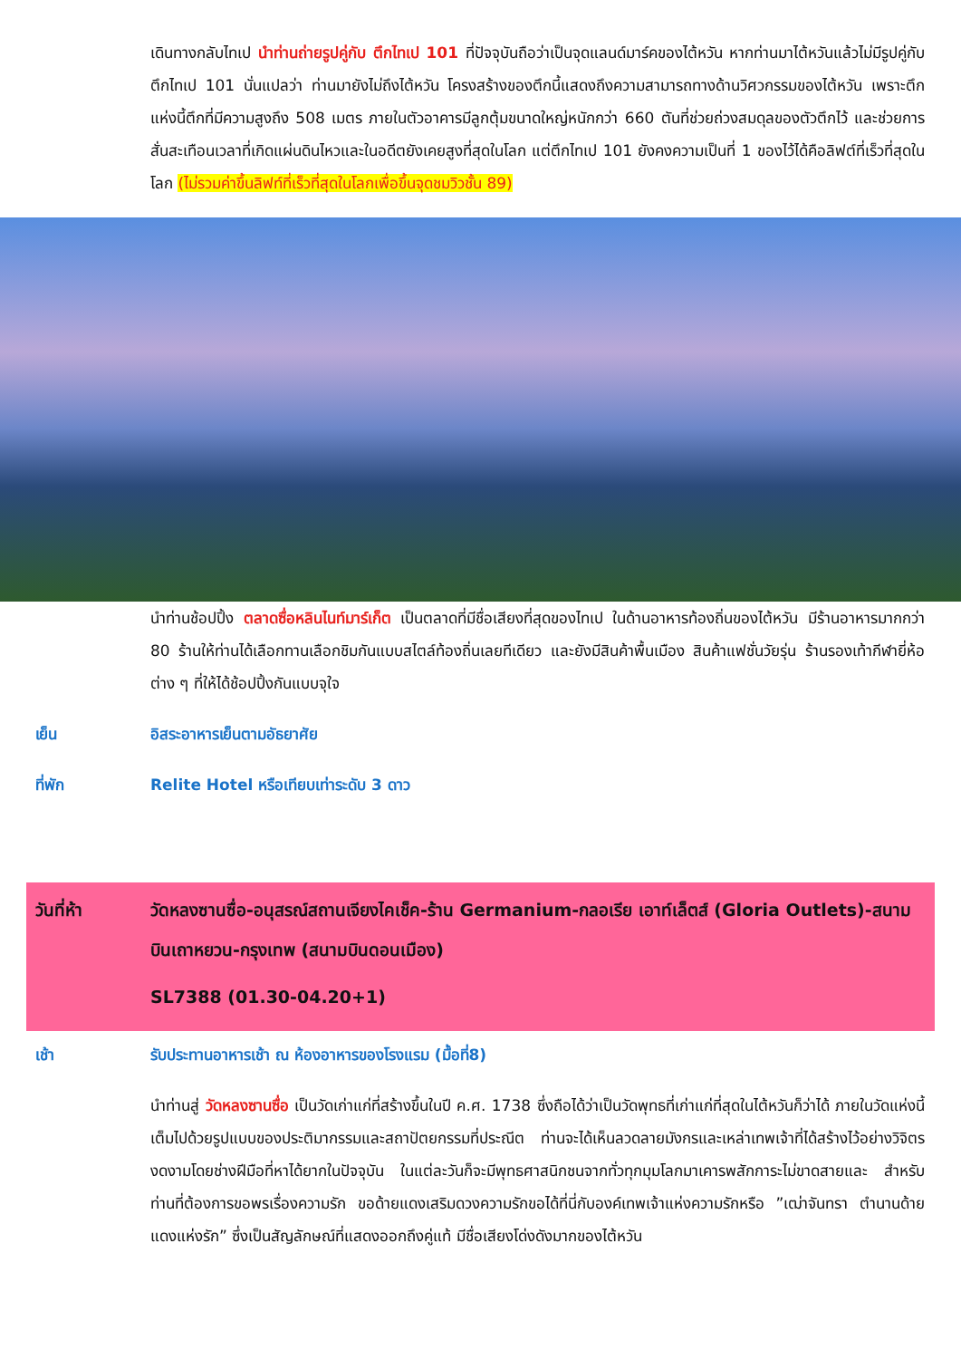เดินทางกลับไทเป นำท่านถ่ายรูปคู่กับ ตึกไทเป 101 ที่ปัจจุบันถือว่าเป็นจุดแลนด์มาร์คของไต้หวัน หากท่านมาไต้หวันแล้วไม่มีรูปคู่กับตึกไทเป 101 นั่นแปลว่า ท่านมายังไม่ถึงไต้หวัน โครงสร้างของตึกนี้แสดงถึงความสามารถทางด้านวิศวกรรมของไต้หวัน เพราะตึกแห่งนี้ตึกที่มีความสูงถึง 508 เมตร ภายในตัวอาคารมีลูกตุ้มขนาดใหญ่หนักกว่า 660 ตันที่ช่วยถ่วงสมดุลของตัวตึกไว้ และช่วยการสั่นสะเทือนเวลาที่เกิดแผ่นดินไหวและในอดีตยังเคยสูงที่สุดในโลก แต่ตึกไทเป 101 ยังคงความเป็นที่ 1 ของไว้ได้คือลิฟต์ที่เร็วที่สุดในโลก (ไม่รวมค่าขึ้นลิฟท์ที่เร็วที่สุดในโลกเพื่อขึ้นจุดชมวิวชั้น 89)
นำท่านช้อปปิ้ง ตลาดซื่อหลินไนท์มาร์เก็ต เป็นตลาดที่มีชื่อเสียงที่สุดของไทเป ในด้านอาหารท้องถิ่นของไต้หวัน มีร้านอาหารมากกว่า 80 ร้านให้ท่านได้เลือกทานเลือกชิมกันแบบสไตล์ท้องถิ่นเลยทีเดียว และยังมีสินค้าพื้นเมือง สินค้าแฟชั่นวัยรุ่น ร้านรองเท้ากีฬายี่ห้อต่าง ๆ ที่ให้ได้ช้อปปิ้งกันแบบจุใจ
เย็น อิสระอาหารเย็นตามอัธยาศัย
ที่พัก Relite Hotel หรือเทียบเท่าระดับ 3 ดาว
วันที่ห้า วัดหลงซานซื่อ-อนุสรณ์สถานเจียงไคเช็ค-ร้าน Germanium-กลอเรีย เอาท์เล็ตส์ (Gloria Outlets)-สนามบินเถาหยวน-กรุงเทพ (สนามบินดอนเมือง)
SL7388 (01.30-04.20+1)
เช้า รับประทานอาหารเช้า ณ ห้องอาหารของโรงแรม (มื้อที่8)
นำท่านสู่ วัดหลงซานซื่อ เป็นวัดเก่าแก่ที่สร้างขึ้นในปี ค.ศ. 1738 ซึ่งถือได้ว่าเป็นวัดพุทธที่เก่าแก่ที่สุดในไต้หวันก็ว่าได้ ภายในวัดแห่งนี้เต็มไปด้วยรูปแบบของประติมากรรมและสถาปัตยกรรมที่ประณีต ท่านจะได้เห็นลวดลายมังกรและเหล่าเทพเจ้าที่ได้สร้างไว้อย่างวิจิตรงดงามโดยช่างฝีมือที่หาได้ยากในปัจจุบัน ในแต่ละวันก็จะมีพุทธศาสนิกชนจากทั่วทุกมุมโลกมาเคารพสักการะไม่ขาดสายและ สำหรับท่านที่ต้องการขอพรเรื่องความรัก ขอด้ายแดงเสริมดวงความรักขอได้ที่นี่กับองค์เทพเจ้าแห่งความรักหรือ ”เฒ่าจันทรา ตำนานด้ายแดงแห่งรัก” ซึ่งเป็นสัญลักษณ์ที่แสดงออกถึงคู่แท้ มีชื่อเสียงโด่งดังมากของไต้หวัน